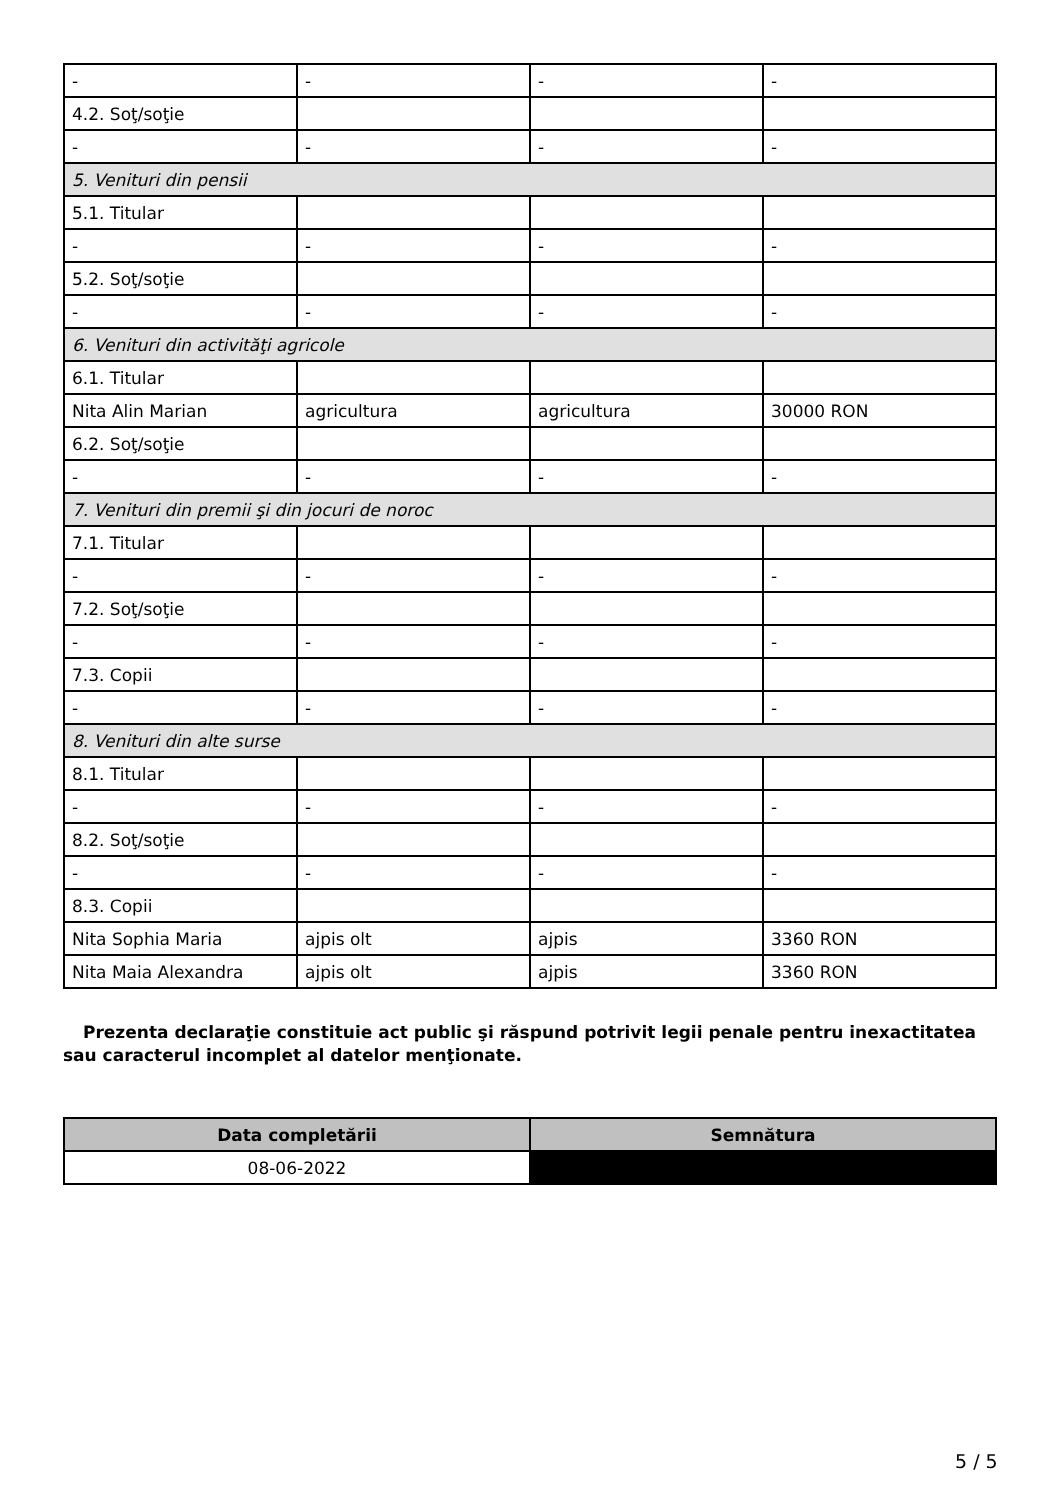| - | - | - | - |
| 4.2. Soţ/soţie | | | |
| - | - | - | - |
| 5. Venituri din pensii | | | |
| 5.1. Titular | | | |
| - | - | - | - |
| 5.2. Soţ/soţie | | | |
| - | - | - | - |
| 6. Venituri din activităţi agricole | | | |
| 6.1. Titular | | | |
| Nita Alin Marian | agricultura | agricultura | 30000 RON |
| 6.2. Soţ/soţie | | | |
| - | - | - | - |
| 7. Venituri din premii şi din jocuri de noroc | | | |
| 7.1. Titular | | | |
| - | - | - | - |
| 7.2. Soţ/soţie | | | |
| - | - | - | - |
| 7.3. Copii | | | |
| - | - | - | - |
| 8. Venituri din alte surse | | | |
| 8.1. Titular | | | |
| - | - | - | - |
| 8.2. Soţ/soţie | | | |
| - | - | - | - |
| 8.3. Copii | | | |
| Nita Sophia Maria | ajpis olt | ajpis | 3360 RON |
| Nita Maia Alexandra | ajpis olt | ajpis | 3360 RON |
Prezenta declaraţie constituie act public şi răspund potrivit legii penale pentru inexactitatea sau caracterul incomplet al datelor menţionate.
| Data completării | Semnătura |
| --- | --- |
| 08-06-2022 | |
5 / 5